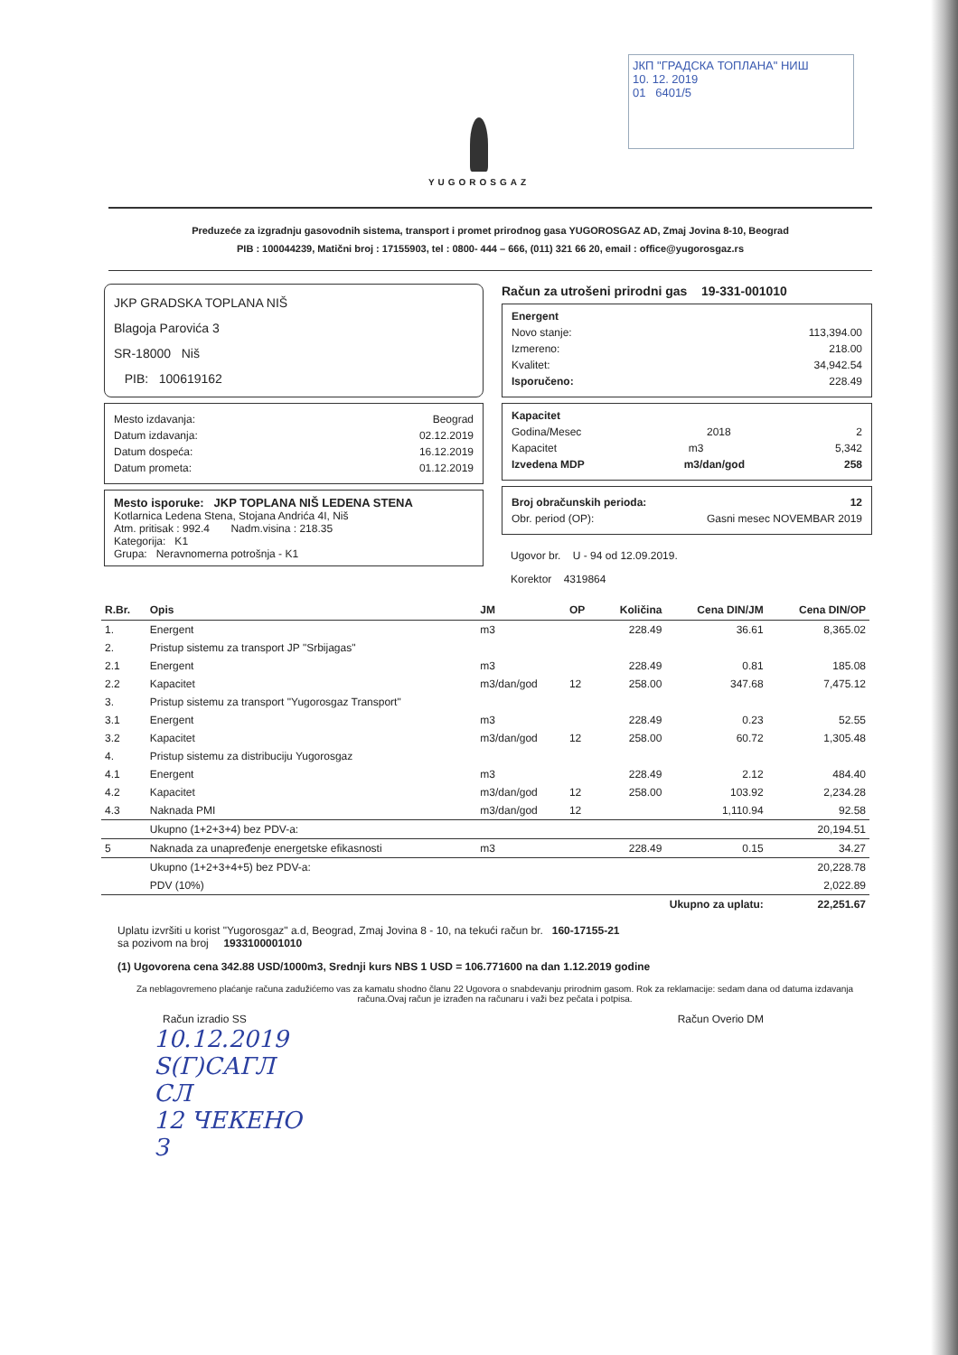ЈКП "ГРАДСКА ТОПЛАНА" НИШ
10. 12. 2019
01 6401/5
YUGOROSGAZ
Preduzeće za izgradnju gasovodnih sistema, transport i promet prirodnog gasa YUGOROSGAZ AD, Zmaj Jovina 8-10, Beograd
PIB : 100044239, Matični broj : 17155903, tel : 0800- 444 – 666, (011) 321 66 20, email : office@yugorosgaz.rs
JKP GRADSKA TOPLANA NIŠ
Blagoja Parovića 3
SR-18000 Niš
PIB: 100619162
Mesto izdavanja: Beograd
Datum izdavanja: 02.12.2019
Datum dospeća: 16.12.2019
Datum prometa: 01.12.2019
Mesto isporuke: JKP TOPLANA NIŠ LEDENA STENA
Kotlarnica Ledena Stena, Stojana Andrića 4I, Niš
Atm. pritisak : 992.4 Nadm.visina : 218.35
Kategorija: K1
Grupa: Neravnomerna potrošnja - K1
Račun za utrošeni prirodni gas 19-331-001010
Energent
Novo stanje: 113,394.00
Izmereno: 218.00
Kvalitet: 34,942.54
Isporučeno: 228.49
Kapacitet
Godina/Mesec 2018 2
Kapacitet m3 5,342
Izvedena MDP m3/dan/god 258
Broj obračunskih perioda: 12
Obr. period (OP): Gasni mesec NOVEMBAR 2019
Ugovor br. U - 94 od 12.09.2019.
Korektor 4319864
| R.Br. | Opis | JM | OP | Količina | Cena DIN/JM | Cena DIN/OP |
| --- | --- | --- | --- | --- | --- | --- |
| 1. | Energent | m3 | | 228.49 | 36.61 | 8,365.02 |
| 2. | Pristup sistemu za transport JP "Srbijagas" | | | | | |
| 2.1 | Energent | m3 | | 228.49 | 0.81 | 185.08 |
| 2.2 | Kapacitet | m3/dan/god | 12 | 258.00 | 347.68 | 7,475.12 |
| 3. | Pristup sistemu za transport "Yugorosgaz Transport" | | | | | |
| 3.1 | Energent | m3 | | 228.49 | 0.23 | 52.55 |
| 3.2 | Kapacitet | m3/dan/god | 12 | 258.00 | 60.72 | 1,305.48 |
| 4. | Pristup sistemu za distribuciju Yugorosgaz | | | | | |
| 4.1 | Energent | m3 | | 228.49 | 2.12 | 484.40 |
| 4.2 | Kapacitet | m3/dan/god | 12 | 258.00 | 103.92 | 2,234.28 |
| 4.3 | Naknada PMI | m3/dan/god | 12 | | 1,110.94 | 92.58 |
| | Ukupno (1+2+3+4) bez PDV-a: | | | | | 20,194.51 |
| 5 | Naknada za unapređenje energetske efikasnosti | m3 | | 228.49 | 0.15 | 34.27 |
| | Ukupno (1+2+3+4+5) bez PDV-a: | | | | | 20,228.78 |
| | PDV (10%) | | | | | 2,022.89 |
| | Ukupno za uplatu: | | | | | 22,251.67 |
Uplatu izvršiti u korist "Yugorosgaz" a.d, Beograd, Zmaj Jovina 8 - 10, na tekući račun br. 160-17155-21
sa pozivom na broj 1933100001010
(1) Ugovorena cena 342.88 USD/1000m3, Srednji kurs NBS 1 USD = 106.771600 na dan 1.12.2019 godine
Za neblagovremeno plaćanje računa zadužićemo vas za kamatu shodno članu 22 Ugovora o snabdevanju prirodnim gasom. Rok za reklamacije: sedam dana od datuma izdavanja računa.Ovaj račun je izrađen na računaru i važi bez pečata i potpisa.
Račun izradio SS Račun Overio DM
10.12.2019
Ѕ(Г)САГЛ
СЛ
12 ЧЕКЕНО
З